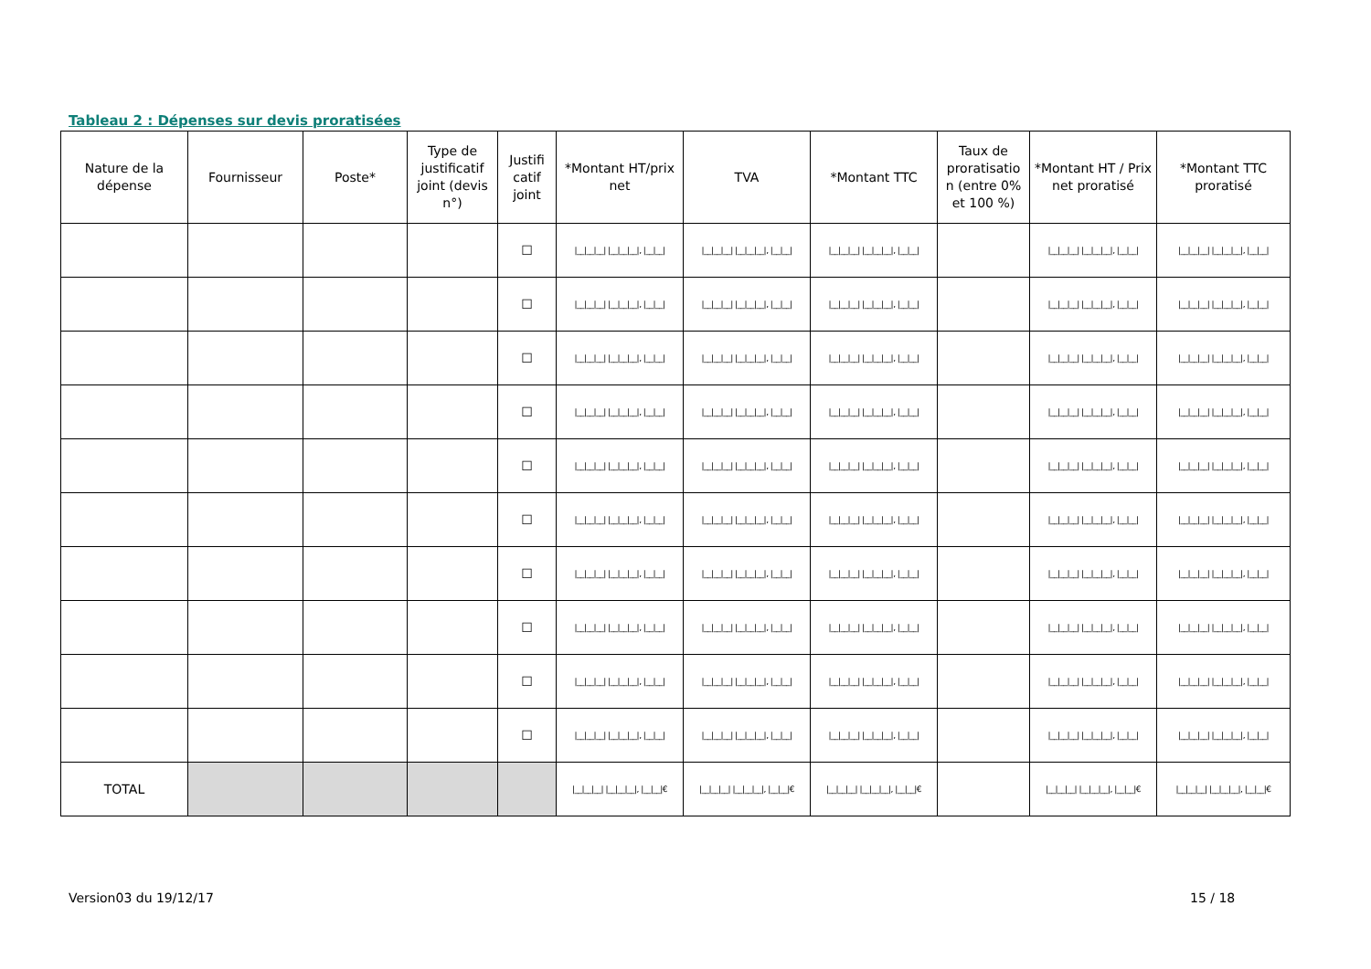Tableau 2 : Dépenses sur devis proratisées
| Nature de la dépense | Fournisseur | Poste* | Type de justificatif joint (devis n°) | Justifi catif joint | *Montant HT/prix net | TVA | *Montant TTC | Taux de proratisatio n (entre 0% et 100 %) | *Montant HT / Prix net proratisé | *Montant TTC proratisé |
| --- | --- | --- | --- | --- | --- | --- | --- | --- | --- | --- |
| | | | | ☐ | /__/__/__/ /__/__/__/, /__/__/ | /__/__/__/ /__/__/__/, /__/__/ | /__/__/__/ /__/__/__/, /__/__/ | | /__/__/__/ /__/__/__/, /__/__/ | /__/__/__/ /__/__/__/, /__/__/ |
| | | | | ☐ | /__/__/__/ /__/__/__/, /__/__/ | /__/__/__/ /__/__/__/, /__/__/ | /__/__/__/ /__/__/__/, /__/__/ | | /__/__/__/ /__/__/__/, /__/__/ | /__/__/__/ /__/__/__/, /__/__/ |
| | | | | ☐ | /__/__/__/ /__/__/__/, /__/__/ | /__/__/__/ /__/__/__/, /__/__/ | /__/__/__/ /__/__/__/, /__/__/ | | /__/__/__/ /__/__/__/, /__/__/ | /__/__/__/ /__/__/__/, /__/__/ |
| | | | | ☐ | /__/__/__/ /__/__/__/, /__/__/ | /__/__/__/ /__/__/__/, /__/__/ | /__/__/__/ /__/__/__/, /__/__/ | | /__/__/__/ /__/__/__/, /__/__/ | /__/__/__/ /__/__/__/, /__/__/ |
| | | | | ☐ | /__/__/__/ /__/__/__/, /__/__/ | /__/__/__/ /__/__/__/, /__/__/ | /__/__/__/ /__/__/__/, /__/__/ | | /__/__/__/ /__/__/__/, /__/__/ | /__/__/__/ /__/__/__/, /__/__/ |
| | | | | ☐ | /__/__/__/ /__/__/__/, /__/__/ | /__/__/__/ /__/__/__/, /__/__/ | /__/__/__/ /__/__/__/, /__/__/ | | /__/__/__/ /__/__/__/, /__/__/ | /__/__/__/ /__/__/__/, /__/__/ |
| | | | | ☐ | /__/__/__/ /__/__/__/, /__/__/ | /__/__/__/ /__/__/__/, /__/__/ | /__/__/__/ /__/__/__/, /__/__/ | | /__/__/__/ /__/__/__/, /__/__/ | /__/__/__/ /__/__/__/, /__/__/ |
| | | | | ☐ | /__/__/__/ /__/__/__/, /__/__/ | /__/__/__/ /__/__/__/, /__/__/ | /__/__/__/ /__/__/__/, /__/__/ | | /__/__/__/ /__/__/__/, /__/__/ | /__/__/__/ /__/__/__/, /__/__/ |
| | | | | ☐ | /__/__/__/ /__/__/__/, /__/__/ | /__/__/__/ /__/__/__/, /__/__/ | /__/__/__/ /__/__/__/, /__/__/ | | /__/__/__/ /__/__/__/, /__/__/ | /__/__/__/ /__/__/__/, /__/__/ |
| | | | | ☐ | /__/__/__/ /__/__/__/, /__/__/ | /__/__/__/ /__/__/__/, /__/__/ | /__/__/__/ /__/__/__/, /__/__/ | | /__/__/__/ /__/__/__/, /__/__/ | /__/__/__/ /__/__/__/, /__/__/ |
| TOTAL | | | | | /__/__/__/ /__/__/__/, /__/__/€ | /__/__/__/ /__/__/__/, /__/__/€ | /__/__/__/ /__/__/__/, /__/__/€ | | /__/__/__/ /__/__/__/, /__/__/€ | /__/__/__/ /__/__/__/, /__/__/€ |
Version03 du 19/12/17 15 / 18